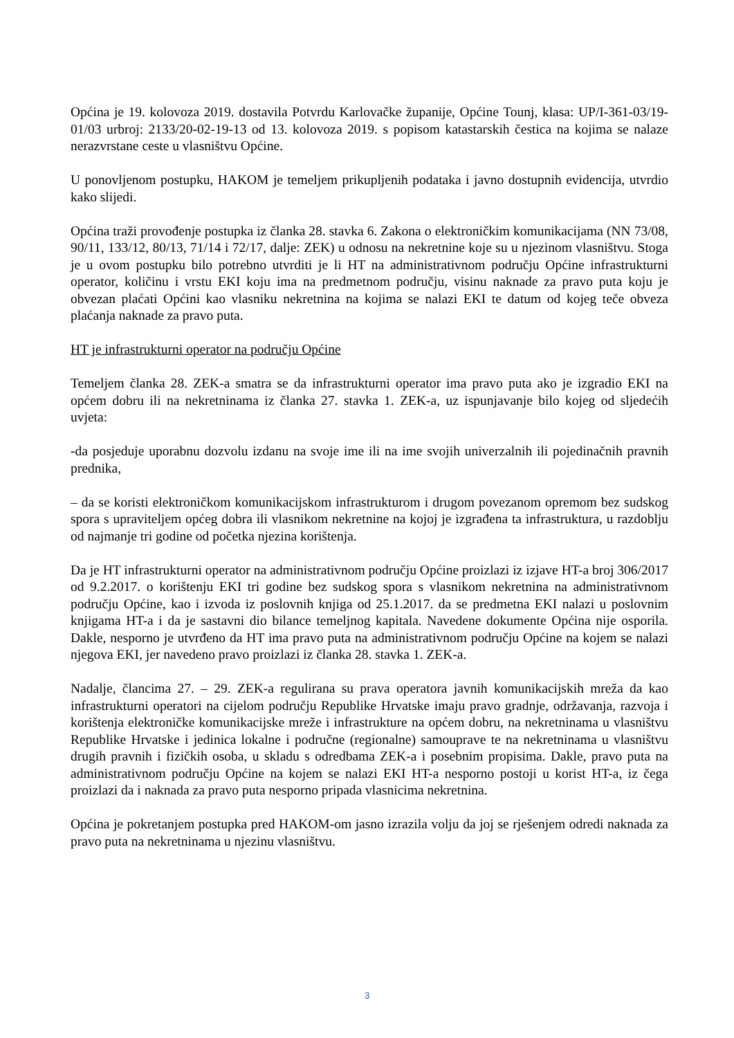Općina je 19. kolovoza 2019. dostavila Potvrdu Karlovačke županije, Općine Tounj, klasa: UP/I-361-03/19-01/03 urbroj: 2133/20-02-19-13 od 13. kolovoza 2019. s popisom katastarskih čestica na kojima se nalaze nerazvrstane ceste u vlasništvu Općine.
U ponovljenom postupku, HAKOM je temeljem prikupljenih podataka i javno dostupnih evidencija, utvrdio kako slijedi.
Općina traži provođenje postupka iz članka 28. stavka 6. Zakona o elektroničkim komunikacijama (NN 73/08, 90/11, 133/12, 80/13, 71/14 i 72/17, dalje: ZEK) u odnosu na nekretnine koje su u njezinom vlasništvu. Stoga je u ovom postupku bilo potrebno utvrditi je li HT na administrativnom području Općine infrastrukturni operator, količinu i vrstu EKI koju ima na predmetnom području, visinu naknade za pravo puta koju je obvezan plaćati Općini kao vlasniku nekretnina na kojima se nalazi EKI te datum od kojeg teče obveza plaćanja naknade za pravo puta.
HT je infrastrukturni operator na području Općine
Temeljem članka 28. ZEK-a smatra se da infrastrukturni operator ima pravo puta ako je izgradio EKI na općem dobru ili na nekretninama iz članka 27. stavka 1. ZEK-a, uz ispunjavanje bilo kojeg od sljedećih uvjeta:
-da posjeduje uporabnu dozvolu izdanu na svoje ime ili na ime svojih univerzalnih ili pojedinačnih pravnih prednika,
– da se koristi elektroničkom komunikacijskom infrastrukturom i drugom povezanom opremom bez sudskog spora s upraviteljem općeg dobra ili vlasnikom nekretnine na kojoj je izgrađena ta infrastruktura, u razdoblju od najmanje tri godine od početka njezina korištenja.
Da je HT infrastrukturni operator na administrativnom području Općine proizlazi iz izjave HT-a broj 306/2017 od 9.2.2017. o korištenju EKI tri godine bez sudskog spora s vlasnikom nekretnina na administrativnom području Općine, kao i izvoda iz poslovnih knjiga od 25.1.2017. da se predmetna EKI nalazi u poslovnim knjigama HT-a i da je sastavni dio bilance temeljnog kapitala. Navedene dokumente Općina nije osporila. Dakle, nesporno je utvrđeno da HT ima pravo puta na administrativnom području Općine na kojem se nalazi njegova EKI, jer navedeno pravo proizlazi iz članka 28. stavka 1. ZEK-a.
Nadalje, člancima 27. – 29. ZEK-a regulirana su prava operatora javnih komunikacijskih mreža da kao infrastrukturni operatori na cijelom području Republike Hrvatske imaju pravo gradnje, održavanja, razvoja i korištenja elektroničke komunikacijske mreže i infrastrukture na općem dobru, na nekretninama u vlasništvu Republike Hrvatske i jedinica lokalne i područne (regionalne) samouprave te na nekretninama u vlasništvu drugih pravnih i fizičkih osoba, u skladu s odredbama ZEK-a i posebnim propisima. Dakle, pravo puta na administrativnom području Općine na kojem se nalazi EKI HT-a nesporno postoji u korist HT-a, iz čega proizlazi da i naknada za pravo puta nesporno pripada vlasnicima nekretnina.
Općina je pokretanjem postupka pred HAKOM-om jasno izrazila volju da joj se rješenjem odredi naknada za pravo puta na nekretninama u njezinu vlasništvu.
3